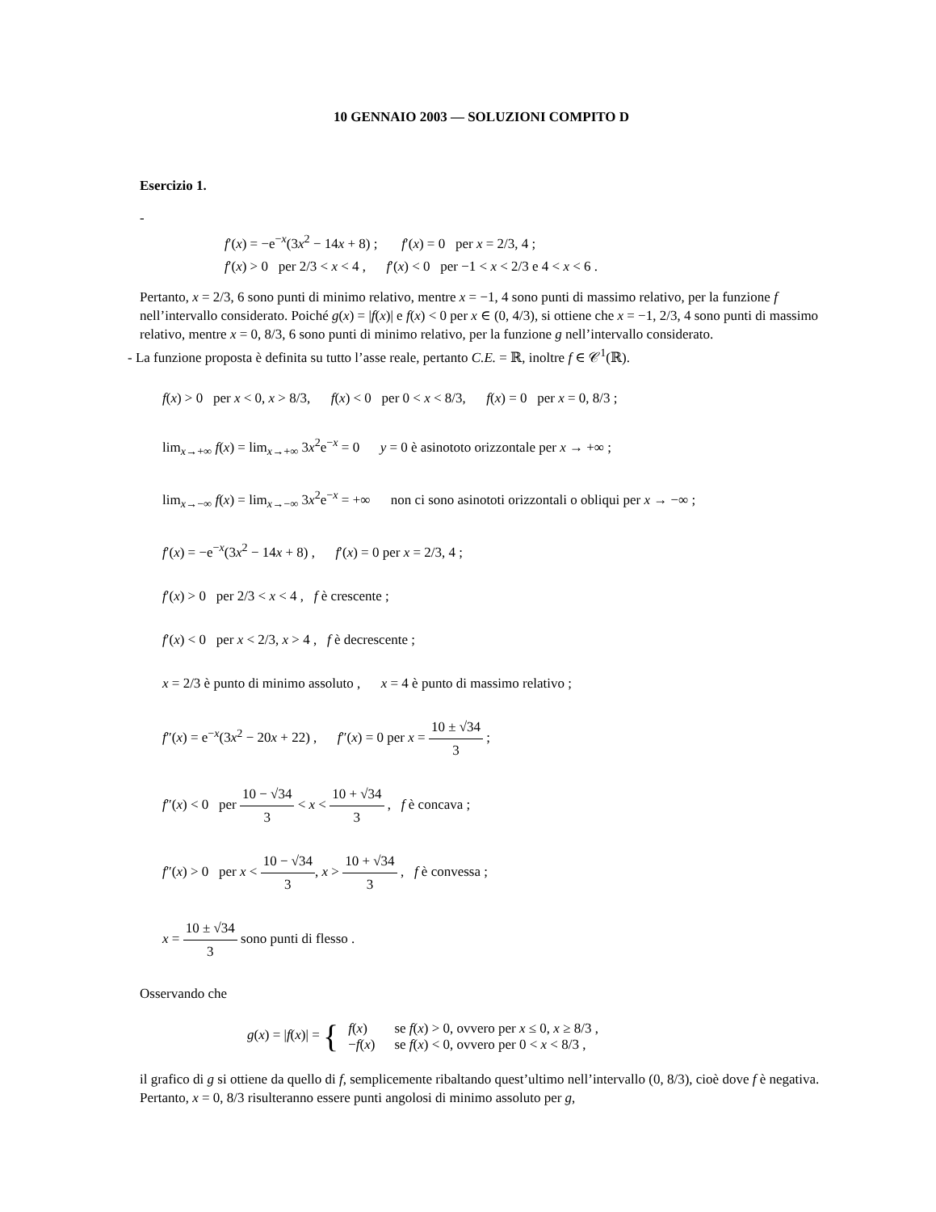10 GENNAIO 2003 — SOLUZIONI COMPITO D
Esercizio 1.
-
f′(x) = −e<sup>−x</sup>(3x<sup>2</sup> − 14x + 8) ; f′(x) = 0 per x = 2/3, 4 ;
f′(x) > 0 per 2/3 < x < 4 , f′(x) < 0 per −1 < x < 2/3 e 4 < x < 6 .
Pertanto, x = 2/3, 6 sono punti di minimo relativo, mentre x = −1, 4 sono punti di massimo relativo, per la funzione f nell’intervallo considerato. Poiché g(x) = |f(x)| e f(x) < 0 per x ∈ (0, 4/3), si ottiene che x = −1, 2/3, 4 sono punti di massimo relativo, mentre x = 0, 8/3, 6 sono punti di minimo relativo, per la funzione g nell’intervallo considerato.
- La funzione proposta è definita su tutto l’asse reale, pertanto C.E. = ℝ, inoltre f ∈ 𝒞<sup>1</sup>(ℝ).
f(x) > 0 per x < 0, x > 8/3, f(x) < 0 per 0 < x < 8/3, f(x) = 0 per x = 0, 8/3 ;
lim<sub>x→+∞</sub> f(x) = lim<sub>x→+∞</sub> 3x<sup>2</sup>e<sup>−x</sup> = 0 y = 0 è asinototo orizzontale per x → +∞ ;
lim<sub>x→−∞</sub> f(x) = lim<sub>x→−∞</sub> 3x<sup>2</sup>e<sup>−x</sup> = +∞ non ci sono asinototi orizzontali o obliqui per x → −∞ ;
f′(x) = −e<sup>−x</sup>(3x<sup>2</sup> − 14x + 8) , f′(x) = 0 per x = 2/3, 4 ;
f′(x) > 0 per 2/3 < x < 4 , f è crescente ;
f′(x) < 0 per x < 2/3, x > 4 , f è decrescente ;
x = 2/3 è punto di minimo assoluto , x = 4 è punto di massimo relativo ;
f″(x) = e<sup>−x</sup>(3x<sup>2</sup> − 20x + 22) , f″(x) = 0 per x = 10 ± √34 3 ;
f″(x) < 0 per 10 − √34 3 < x < 10 + √34 3 , f è concava ;
f″(x) > 0 per x < 10 − √34 3, x > 10 + √34 3 , f è convessa ;
x = 10 ± √34 3 sono punti di flesso .
Osservando che
g(x) = |f(x)| = {
| f ( x ) | se f ( x ) > 0, ovvero per x ≤ 0, x ≥ 8/3 , |
| − f ( x ) | se f ( x ) < 0, ovvero per 0 < x < 8/3 , |
il grafico di g si ottiene da quello di f, semplicemente ribaltando quest’ultimo nell’intervallo (0, 8/3), cioè dove f è negativa. Pertanto, x = 0, 8/3 risulteranno essere punti angolosi di minimo assoluto per g,